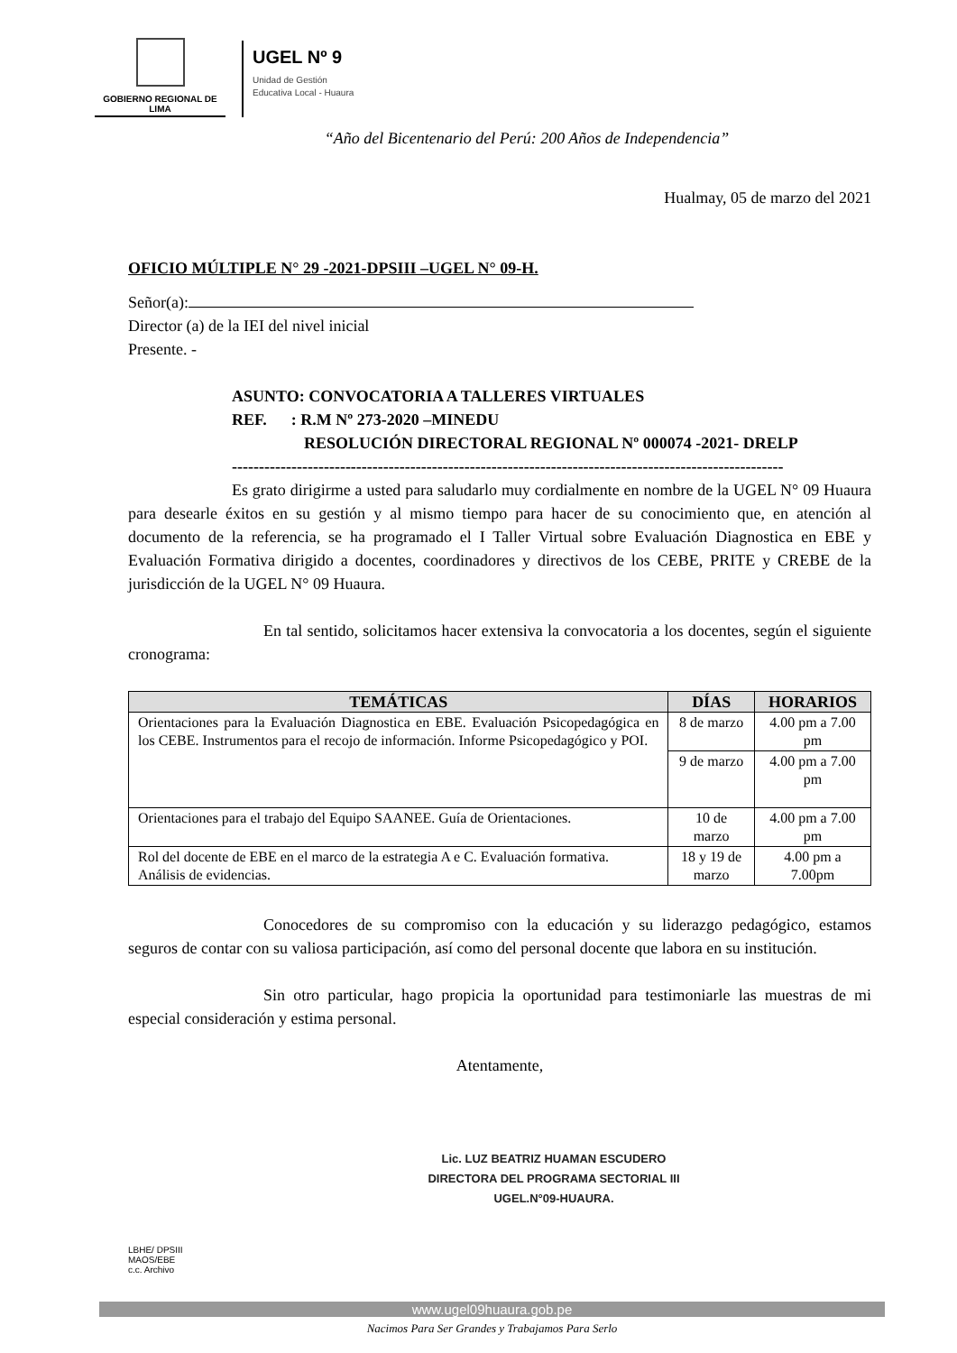GOBIERNO REGIONAL DE LIMA
UGEL Nº 9
Unidad de Gestión
Educativa Local - Huaura
“Año del Bicentenario del Perú: 200 Años de Independencia”
Hualmay, 05 de marzo del 2021
OFICIO MÚLTIPLE N° 29 -2021-DPSIII –UGEL N° 09-H.
Señor(a):
Director (a) de la IEI del nivel inicial
Presente. -
ASUNTO: CONVOCATORIA A TALLERES VIRTUALES
REF. : R.M Nº 273-2020 –MINEDU
RESOLUCIÓN DIRECTORAL REGIONAL Nº 000074 -2021- DRELP
------------------------------------------------------------------------------------------------------
Es grato dirigirme a usted para saludarlo muy cordialmente en nombre de la UGEL N° 09 Huaura para desearle éxitos en su gestión y al mismo tiempo para hacer de su conocimiento que, en atención al documento de la referencia, se ha programado el I Taller Virtual sobre Evaluación Diagnostica en EBE y Evaluación Formativa dirigido a docentes, coordinadores y directivos de los CEBE, PRITE y CREBE de la jurisdicción de la UGEL N° 09 Huaura.
En tal sentido, solicitamos hacer extensiva la convocatoria a los docentes, según el siguiente cronograma:
| TEMÁTICAS | DÍAS | HORARIOS |
| --- | --- | --- |
| Orientaciones para la Evaluación Diagnostica en EBE. Evaluación Psicopedagógica en los CEBE. Instrumentos para el recojo de información. Informe Psicopedagógico y POI. | 8 de marzo | 4.00 pm a 7.00 pm |
| | 9 de marzo | 4.00 pm a 7.00 pm |
| Orientaciones para el trabajo del Equipo SAANEE. Guía de Orientaciones. | 10 de marzo | 4.00 pm a 7.00 pm |
| Rol del docente de EBE en el marco de la estrategia A e C. Evaluación formativa. Análisis de evidencias. | 18 y 19 de marzo | 4.00 pm a 7.00pm |
Conocedores de su compromiso con la educación y su liderazgo pedagógico, estamos seguros de contar con su valiosa participación, así como del personal docente que labora en su institución.
Sin otro particular, hago propicia la oportunidad para testimoniarle las muestras de mi especial consideración y estima personal.
Atentamente,
Lic. LUZ BEATRIZ HUAMAN ESCUDERO
DIRECTORA DEL PROGRAMA SECTORIAL III
UGEL.N°09-HUAURA.
LBHE/ DPSIII
MAOS/EBE
c.c. Archivo
www.ugel09huaura.gob.pe
Nacimos Para Ser Grandes y Trabajamos Para Serlo